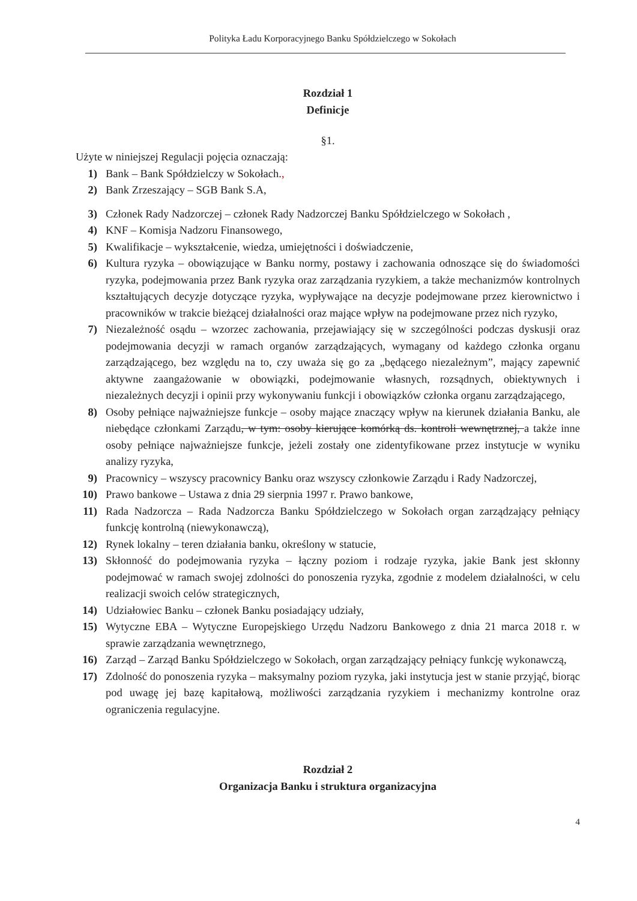Polityka Ładu Korporacyjnego Banku Spółdzielczego w Sokołach
Rozdział 1
Definicje
§1.
Użyte w niniejszej Regulacji pojęcia oznaczają:
1) Bank – Bank Spółdzielczy w Sokołach.,
2) Bank Zrzeszający – SGB Bank S.A,
3) Członek Rady Nadzorczej – członek Rady Nadzorczej Banku Spółdzielczego w Sokołach ,
4) KNF – Komisja Nadzoru Finansowego,
5) Kwalifikacje – wykształcenie, wiedza, umiejętności i doświadczenie,
6) Kultura ryzyka – obowiązujące w Banku normy, postawy i zachowania odnoszące się do świadomości ryzyka, podejmowania przez Bank ryzyka oraz zarządzania ryzykiem, a także mechanizmów kontrolnych kształtujących decyzje dotyczące ryzyka, wypływające na decyzje podejmowane przez kierownictwo i pracowników w trakcie bieżącej działalności oraz mające wpływ na podejmowane przez nich ryzyko,
7) Niezależność osądu – wzorzec zachowania, przejawiający się w szczególności podczas dyskusji oraz podejmowania decyzji w ramach organów zarządzających, wymagany od każdego członka organu zarządzającego, bez względu na to, czy uważa się go za „będącego niezależnym”, mający zapewnić aktywne zaangażowanie w obowiązki, podejmowanie własnych, rozsądnych, obiektywnych i niezależnych decyzji i opinii przy wykonywaniu funkcji i obowiązków członka organu zarządzającego,
8) Osoby pełniące najważniejsze funkcje – osoby mające znaczący wpływ na kierunek działania Banku, ale niebędące członkami Zarządu, w tym: osoby kierujące komórką ds. kontroli wewnętrznej, a także inne osoby pełniące najważniejsze funkcje, jeżeli zostały one zidentyfikowane przez instytucje w wyniku analizy ryzyka,
9) Pracownicy – wszyscy pracownicy Banku oraz wszyscy członkowie Zarządu i Rady Nadzorczej,
10) Prawo bankowe – Ustawa z dnia 29 sierpnia 1997 r. Prawo bankowe,
11) Rada Nadzorcza – Rada Nadzorcza Banku Spółdzielczego w Sokołach organ zarządzający pełniący funkcję kontrolną (niewykonawczą),
12) Rynek lokalny – teren działania banku, określony w statucie,
13) Skłonność do podejmowania ryzyka – łączny poziom i rodzaje ryzyka, jakie Bank jest skłonny podejmować w ramach swojej zdolności do ponoszenia ryzyka, zgodnie z modelem działalności, w celu realizacji swoich celów strategicznych,
14) Udziałowiec Banku – członek Banku posiadający udziały,
15) Wytyczne EBA – Wytyczne Europejskiego Urzędu Nadzoru Bankowego z dnia 21 marca 2018 r. w sprawie zarządzania wewnętrznego,
16) Zarząd – Zarząd Banku Spółdzielczego w Sokołach, organ zarządzający pełniący funkcję wykonawczą,
17) Zdolność do ponoszenia ryzyka – maksymalny poziom ryzyka, jaki instytucja jest w stanie przyjąć, biorąc pod uwagę jej bazę kapitałową, możliwości zarządzania ryzykiem i mechanizmy kontrolne oraz ograniczenia regulacyjne.
Rozdział 2
Organizacja Banku i struktura organizacyjna
4